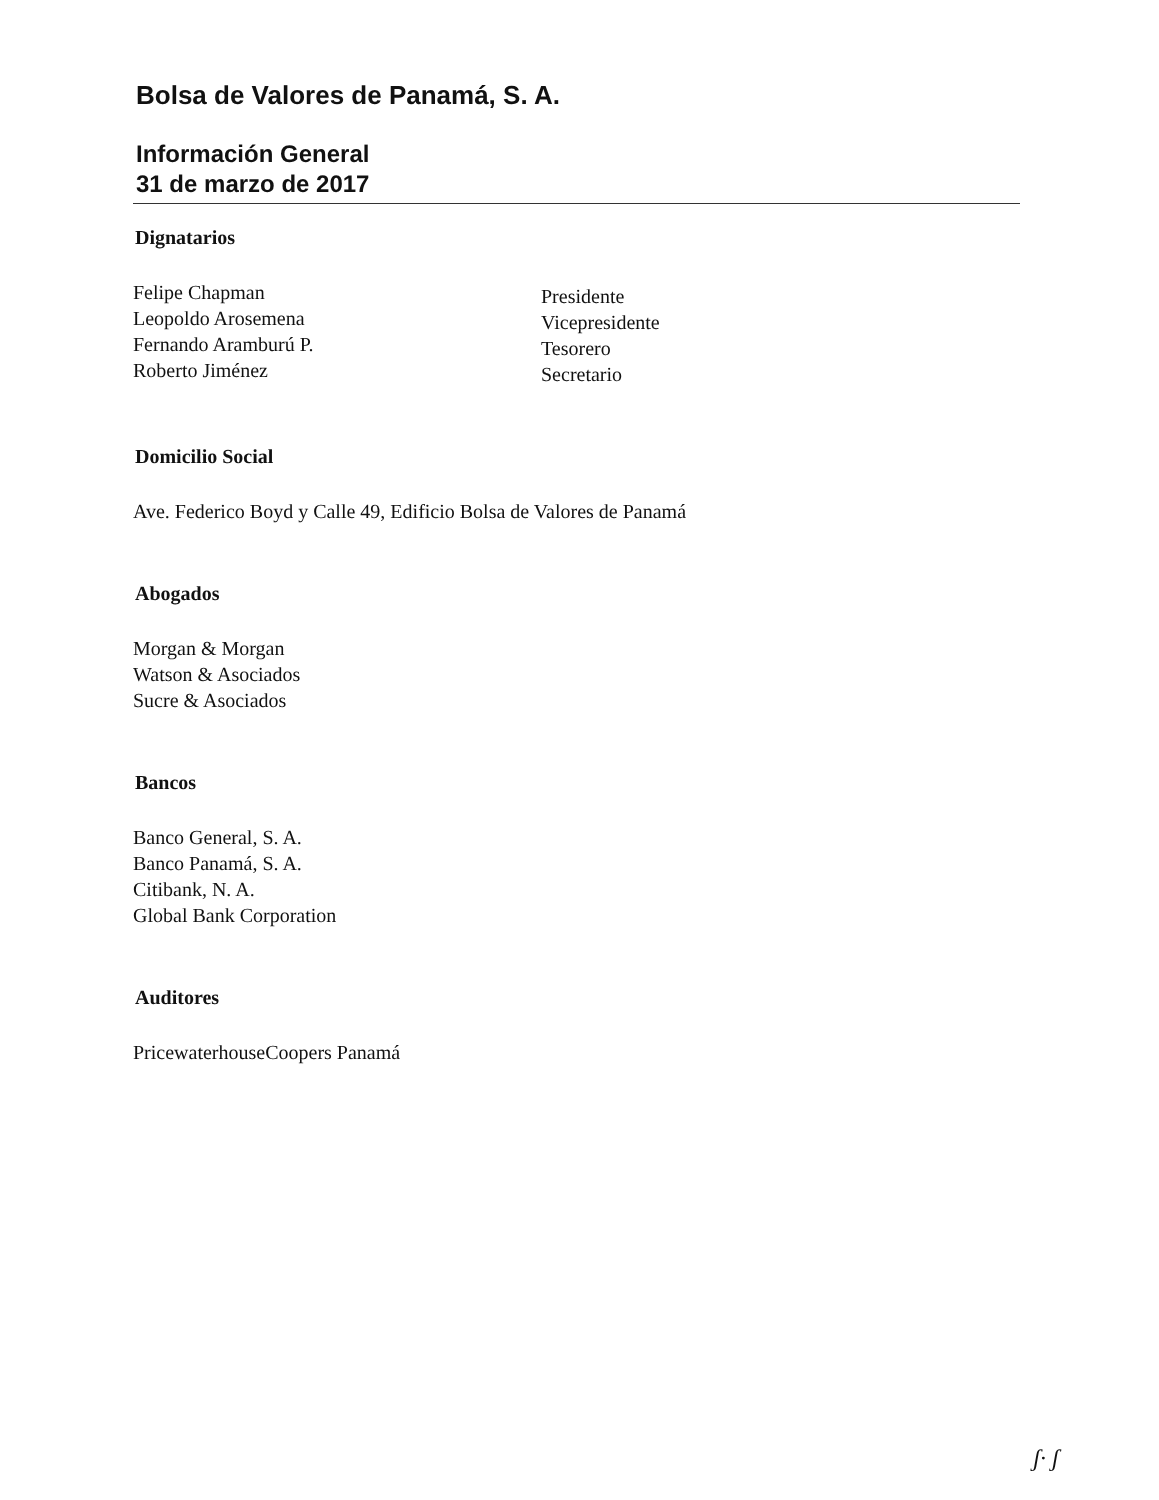Bolsa de Valores de Panamá, S. A.
Información General
31 de marzo de 2017
Dignatarios
Felipe Chapman
Leopoldo Arosemena
Fernando Aramburú P.
Roberto Jiménez
Presidente
Vicepresidente
Tesorero
Secretario
Domicilio Social
Ave. Federico Boyd y Calle 49, Edificio Bolsa de Valores de Panamá
Abogados
Morgan & Morgan
Watson & Asociados
Sucre & Asociados
Bancos
Banco General, S. A.
Banco Panamá, S. A.
Citibank, N. A.
Global Bank Corporation
Auditores
PricewaterhouseCoopers Panamá
ʃ· ʃ